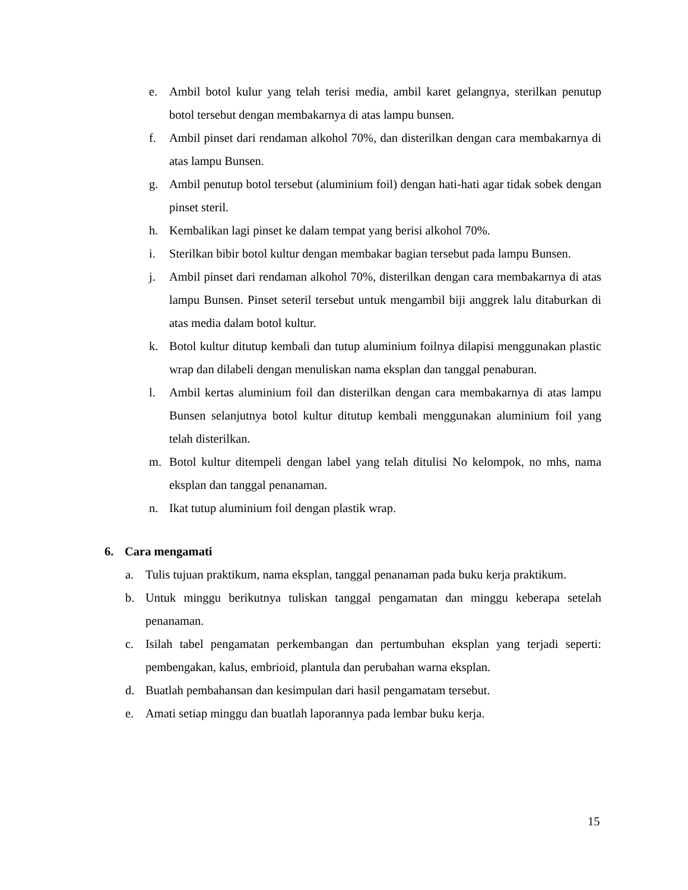e. Ambil botol kulur yang telah terisi media, ambil karet gelangnya, sterilkan penutup botol tersebut dengan membakarnya di atas lampu bunsen.
f. Ambil pinset dari rendaman alkohol 70%, dan disterilkan dengan cara membakarnya di atas lampu Bunsen.
g. Ambil penutup botol tersebut (aluminium foil) dengan hati-hati agar tidak sobek dengan pinset steril.
h. Kembalikan lagi pinset ke dalam tempat yang berisi alkohol 70%.
i. Sterilkan bibir botol kultur dengan membakar bagian tersebut pada lampu Bunsen.
j. Ambil pinset dari rendaman alkohol 70%, disterilkan dengan cara membakarnya di atas lampu Bunsen. Pinset seteril tersebut untuk mengambil biji anggrek lalu ditaburkan di atas media dalam botol kultur.
k. Botol kultur ditutup kembali dan tutup aluminium foilnya dilapisi menggunakan plastic wrap dan dilabeli dengan menuliskan nama eksplan dan tanggal penaburan.
l. Ambil kertas aluminium foil dan disterilkan dengan cara membakarnya di atas lampu Bunsen selanjutnya botol kultur ditutup kembali menggunakan aluminium foil yang telah disterilkan.
m. Botol kultur ditempeli dengan label yang telah ditulisi No kelompok, no mhs, nama eksplan dan tanggal penanaman.
n. Ikat tutup aluminium foil dengan plastik wrap.
6. Cara mengamati
a. Tulis tujuan praktikum, nama eksplan, tanggal penanaman pada buku kerja praktikum.
b. Untuk minggu berikutnya tuliskan tanggal pengamatan dan minggu keberapa setelah penanaman.
c. Isilah tabel pengamatan perkembangan dan pertumbuhan eksplan yang terjadi seperti: pembengakan, kalus, embrioid, plantula dan perubahan warna eksplan.
d. Buatlah pembahansan dan kesimpulan dari hasil pengamatam tersebut.
e. Amati setiap minggu dan buatlah laporannya pada lembar buku kerja.
15